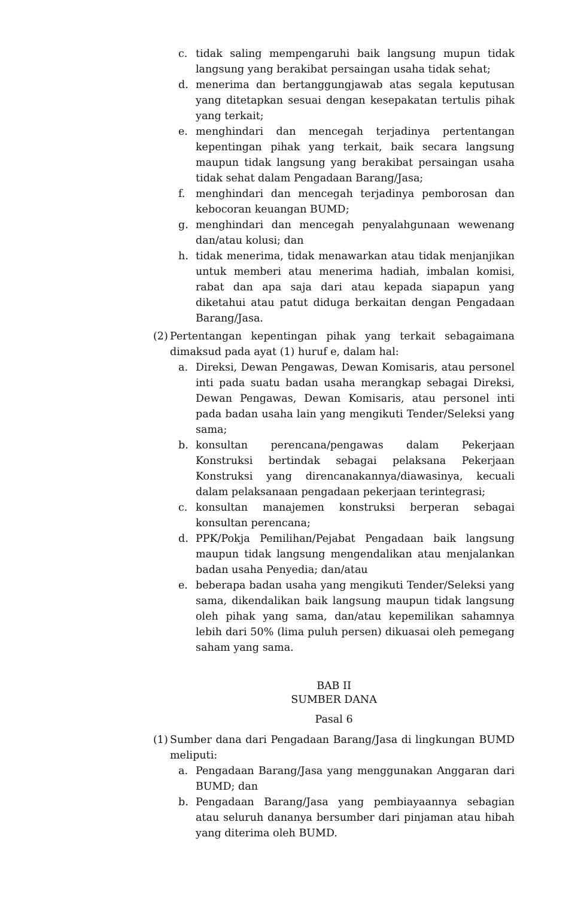c. tidak saling mempengaruhi baik langsung mupun tidak langsung yang berakibat persaingan usaha tidak sehat;
d. menerima dan bertanggungjawab atas segala keputusan yang ditetapkan sesuai dengan kesepakatan tertulis pihak yang terkait;
e. menghindari dan mencegah terjadinya pertentangan kepentingan pihak yang terkait, baik secara langsung maupun tidak langsung yang berakibat persaingan usaha tidak sehat dalam Pengadaan Barang/Jasa;
f. menghindari dan mencegah terjadinya pemborosan dan kebocoran keuangan BUMD;
g. menghindari dan mencegah penyalahgunaan wewenang dan/atau kolusi; dan
h. tidak menerima, tidak menawarkan atau tidak menjanjikan untuk memberi atau menerima hadiah, imbalan komisi, rabat dan apa saja dari atau kepada siapapun yang diketahui atau patut diduga berkaitan dengan Pengadaan Barang/Jasa.
(2) Pertentangan kepentingan pihak yang terkait sebagaimana dimaksud pada ayat (1) huruf e, dalam hal:
a. Direksi, Dewan Pengawas, Dewan Komisaris, atau personel inti pada suatu badan usaha merangkap sebagai Direksi, Dewan Pengawas, Dewan Komisaris, atau personel inti pada badan usaha lain yang mengikuti Tender/Seleksi yang sama;
b. konsultan perencana/pengawas dalam Pekerjaan Konstruksi bertindak sebagai pelaksana Pekerjaan Konstruksi yang direncanakannya/diawasinya, kecuali dalam pelaksanaan pengadaan pekerjaan terintegrasi;
c. konsultan manajemen konstruksi berperan sebagai konsultan perencana;
d. PPK/Pokja Pemilihan/Pejabat Pengadaan baik langsung maupun tidak langsung mengendalikan atau menjalankan badan usaha Penyedia; dan/atau
e. beberapa badan usaha yang mengikuti Tender/Seleksi yang sama, dikendalikan baik langsung maupun tidak langsung oleh pihak yang sama, dan/atau kepemilikan sahamnya lebih dari 50% (lima puluh persen) dikuasai oleh pemegang saham yang sama.
BAB II
SUMBER DANA
Pasal 6
(1) Sumber dana dari Pengadaan Barang/Jasa di lingkungan BUMD meliputi:
a. Pengadaan Barang/Jasa yang menggunakan Anggaran dari BUMD; dan
b. Pengadaan Barang/Jasa yang pembiayaannya sebagian atau seluruh dananya bersumber dari pinjaman atau hibah yang diterima oleh BUMD.